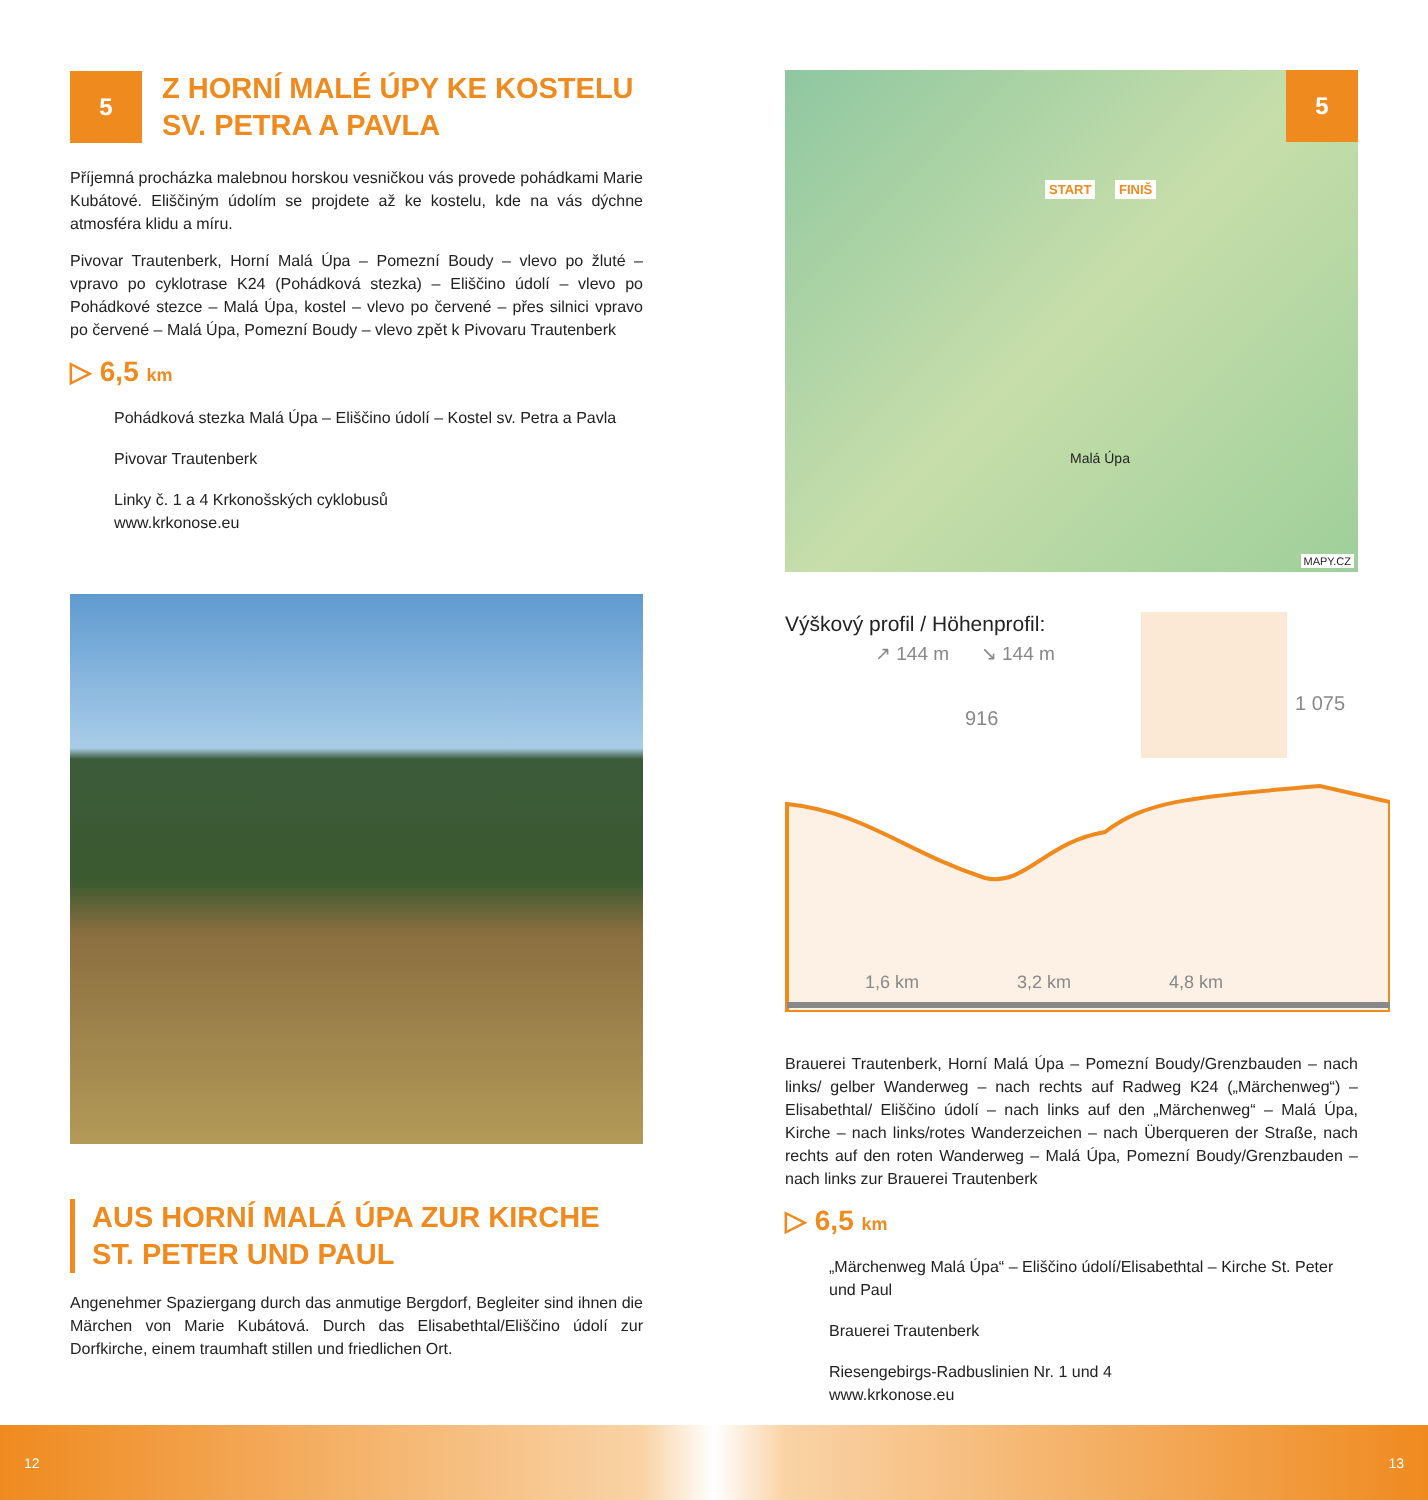5
Z HORNÍ MALÉ ÚPY KE KOSTELU
SV. PETRA A PAVLA
Příjemná procházka malebnou horskou vesničkou vás provede pohádkami Marie Kubátové. Eliščiným údolím se projdete až ke kostelu, kde na vás dýchne atmosféra klidu a míru.
Pivovar Trautenberk, Horní Malá Úpa – Pomezní Boudy – vlevo po žluté – vpravo po cyklotrase K24 (Pohádková stezka) – Eliščino údolí – vlevo po Pohádkové stezce – Malá Úpa, kostel – vlevo po červené – přes silnici vpravo po červené – Malá Úpa, Pomezní Boudy – vlevo zpět k Pivovaru Trautenberk
▷ 6,5 km
Pohádková stezka Malá Úpa – Eliščino údolí – Kostel sv. Petra a Pavla
Pivovar Trautenberk
Linky č. 1 a 4 Krkonošských cyklobusů
www.krkonose.eu
AUS HORNÍ MALÁ ÚPA ZUR KIRCHE
ST. PETER UND PAUL
Angenehmer Spaziergang durch das anmutige Bergdorf, Begleiter sind ihnen die Märchen von Marie Kubátová. Durch das Elisabethtal/Eliščino údolí zur Dorfkirche, einem traumhaft stillen und friedlichen Ort.
5
START FINIŠ
Malá Úpa
MAPY.CZ
Výškový profil / Höhenprofil:
↗ 144 m ↘ 144 m
916
1 075
1,6 km 3,2 km 4,8 km
Brauerei Trautenberk, Horní Malá Úpa – Pomezní Boudy/Grenzbauden – nach links/ gelber Wanderweg – nach rechts auf Radweg K24 („Märchenweg“) – Elisabethtal/ Eliščino údolí – nach links auf den „Märchenweg“ – Malá Úpa, Kirche – nach links/rotes Wanderzeichen – nach Überqueren der Straße, nach rechts auf den roten Wanderweg – Malá Úpa, Pomezní Boudy/Grenzbauden – nach links zur Brauerei Trautenberk
▷ 6,5 km
„Märchenweg Malá Úpa“ – Eliščino údolí/Elisabethtal – Kirche St. Peter und Paul
Brauerei Trautenberk
Riesengebirgs-Radbuslinien Nr. 1 und 4
www.krkonose.eu
12 13